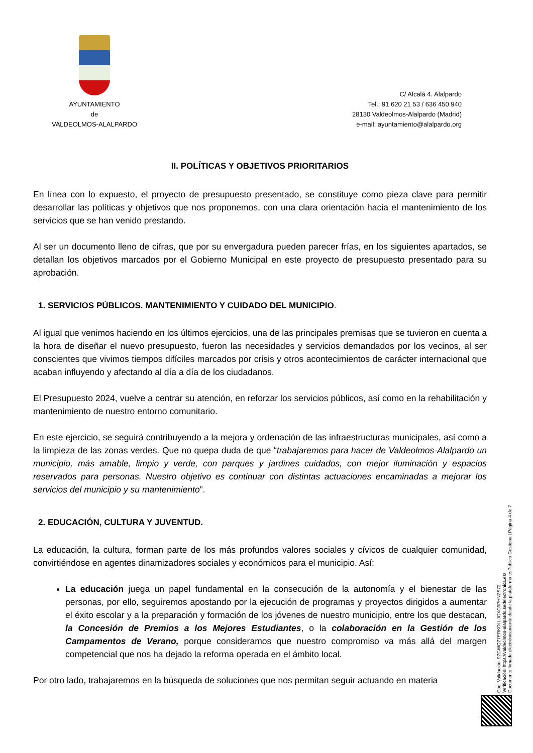AYUNTAMIENTO
de
VALDEOLMOS-ALALPARDO
C/ Alcalá 4. Alalpardo
Tel.: 91 620 21 53 / 636 450 940
28130 Valdeolmos-Alalpardo (Madrid)
e-mail: ayuntamiento@alalpardo.org
II. POLÍTICAS Y OBJETIVOS PRIORITARIOS
En línea con lo expuesto, el proyecto de presupuesto presentado, se constituye como pieza clave para permitir desarrollar las políticas y objetivos que nos proponemos, con una clara orientación hacia el mantenimiento de los servicios que se han venido prestando.
Al ser un documento lleno de cifras, que por su envergadura pueden parecer frías, en los siguientes apartados, se detallan los objetivos marcados por el Gobierno Municipal en este proyecto de presupuesto presentado para su aprobación.
1. SERVICIOS PÚBLICOS. MANTENIMIENTO Y CUIDADO DEL MUNICIPIO.
Al igual que venimos haciendo en los últimos ejercicios, una de las principales premisas que se tuvieron en cuenta a la hora de diseñar el nuevo presupuesto, fueron las necesidades y servicios demandados por los vecinos, al ser conscientes que vivimos tiempos difíciles marcados por crisis y otros acontecimientos de carácter internacional que acaban influyendo y afectando al día a día de los ciudadanos.
El Presupuesto 2024, vuelve a centrar su atención, en reforzar los servicios públicos, así como en la rehabilitación y mantenimiento de nuestro entorno comunitario.
En este ejercicio, se seguirá contribuyendo a la mejora y ordenación de las infraestructuras municipales, así como a la limpieza de las zonas verdes. Que no quepa duda de que “trabajaremos para hacer de Valdeolmos-Alalpardo un municipio, más amable, limpio y verde, con parques y jardines cuidados, con mejor iluminación y espacios reservados para personas. Nuestro objetivo es continuar con distintas actuaciones encaminadas a mejorar los servicios del municipio y su mantenimiento”.
2. EDUCACIÓN, CULTURA Y JUVENTUD.
La educación, la cultura, forman parte de los más profundos valores sociales y cívicos de cualquier comunidad, convirtiéndose en agentes dinamizadores sociales y económicos para el municipio. Así:
La educación juega un papel fundamental en la consecución de la autonomía y el bienestar de las personas, por ello, seguiremos apostando por la ejecución de programas y proyectos dirigidos a aumentar el éxito escolar y a la preparación y formación de los jóvenes de nuestro municipio, entre los que destacan, la Concesión de Premios a los Mejores Estudiantes, o la colaboración en la Gestión de los Campamentos de Verano, porque consideramos que nuestro compromiso va más allá del margen competencial que nos ha dejado la reforma operada en el ámbito local.
Por otro lado, trabajaremos en la búsqueda de soluciones que nos permitan seguir actuando en materia
Cód. Validación: 9ZGWQZ7ERKDLLJGXC9PHNZS72
Verificación: https://valdeolmos-alalpardo.sedelectronica.es/
Documento firmado electrónicamente desde la plataforma esPublico Gestiona | Página 4 de 7